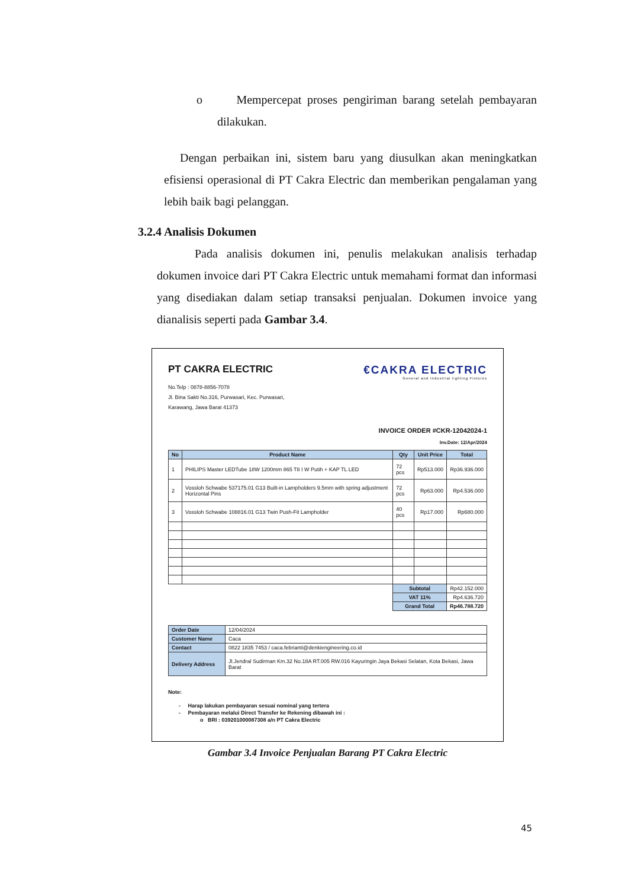o Mempercepat proses pengiriman barang setelah pembayaran dilakukan.
Dengan perbaikan ini, sistem baru yang diusulkan akan meningkatkan efisiensi operasional di PT Cakra Electric dan memberikan pengalaman yang lebih baik bagi pelanggan.
3.2.4 Analisis Dokumen
Pada analisis dokumen ini, penulis melakukan analisis terhadap dokumen invoice dari PT Cakra Electric untuk memahami format dan informasi yang disediakan dalam setiap transaksi penjualan. Dokumen invoice yang dianalisis seperti pada Gambar 3.4.
PT CAKRA ELECTRIC
No.Telp : 0878-8856-7078
Jl. Bina Sakti No.316, Purwasari, Kec. Purwasari,
Karawang, Jawa Barat 41373
€CAKRA ELECTRIC
General and Industrial lighting Fixtures
INVOICE ORDER #CKR-12042024-1
Inv.Date: 12/Apr/2024
| No | Product Name | Qty | Unit Price | Total |
| --- | --- | --- | --- | --- |
| 1 | PHILIPS Master LEDTube 18W 1200mm 865 T8 I W Putih + KAP TL LED | 72 pcs | Rp513.000 | Rp36.936.000 |
| 2 | Vossloh Schwabe 537175.01 G13 Built-in Lampholders 9.5mm with spring adjustment Horizontal Pins | 72 pcs | Rp63.000 | Rp4.536.000 |
| 3 | Vossloh Schwabe 108816.01 G13 Twin Push-Fit Lampholder | 40 pcs | Rp17.000 | Rp680.000 |
| | | Subtotal | | Rp42.152.000 |
| | | VAT 11% | | Rp4.636.720 |
| | | Grand Total | | Rp46.788.720 |
| Order Date | 12/04/2024 |
| Customer Name | Caca |
| Contact | 0822 1835 7453 / caca.febrianti@denkiengineering.co.id |
| Delivery Address | Jl.Jendral Sudirman Km.32 No.18A RT.005 RW.016 Kayuringin Jaya Bekasi Selatan, Kota Bekasi, Jawa Barat |
Note:
- Harap lakukan pembayaran sesuai nominal yang tertera
- Pembayaran melalui Direct Transfer ke Rekening dibawah ini :
o BRI : 039201000087308 a/n PT Cakra Electric
Gambar 3.4 Invoice Penjualan Barang PT Cakra Electric
45